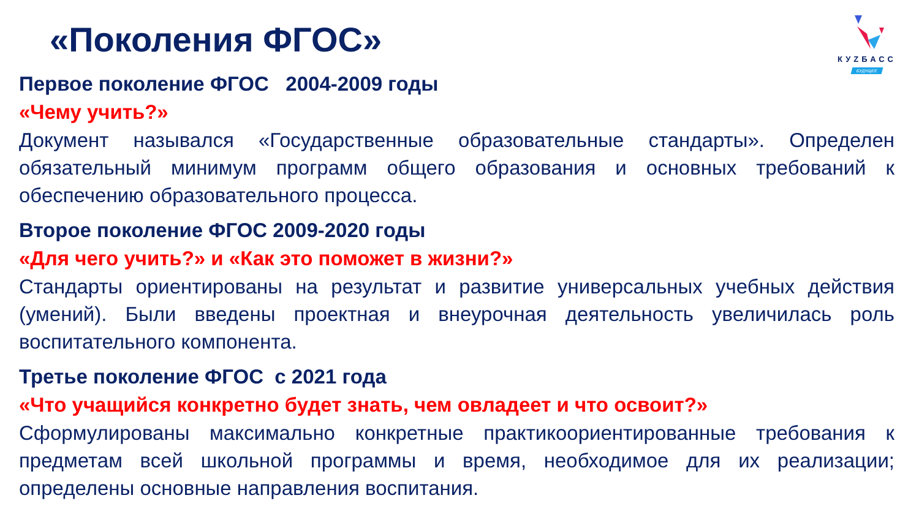КУZБАСС
БУДУЩЕЕ
«Поколения ФГОС»
Первое поколение ФГОС 2004-2009 годы
«Чему учить?»
Документ назывался «Государственные образовательные стандарты». Определен обязательный минимум программ общего образования и основных требований к обеспечению образовательного процесса.
Второе поколение ФГОС 2009-2020 годы
«Для чего учить?» и «Как это поможет в жизни?»
Стандарты ориентированы на результат и развитие универсальных учебных действия (умений). Были введены проектная и внеурочная деятельность увеличилась роль воспитательного компонента.
Третье поколение ФГОС с 2021 года
«Что учащийся конкретно будет знать, чем овладеет и что освоит?»
Сформулированы максимально конкретные практикоориентированные требования к предметам всей школьной программы и время, необходимое для их реализации; определены основные направления воспитания.